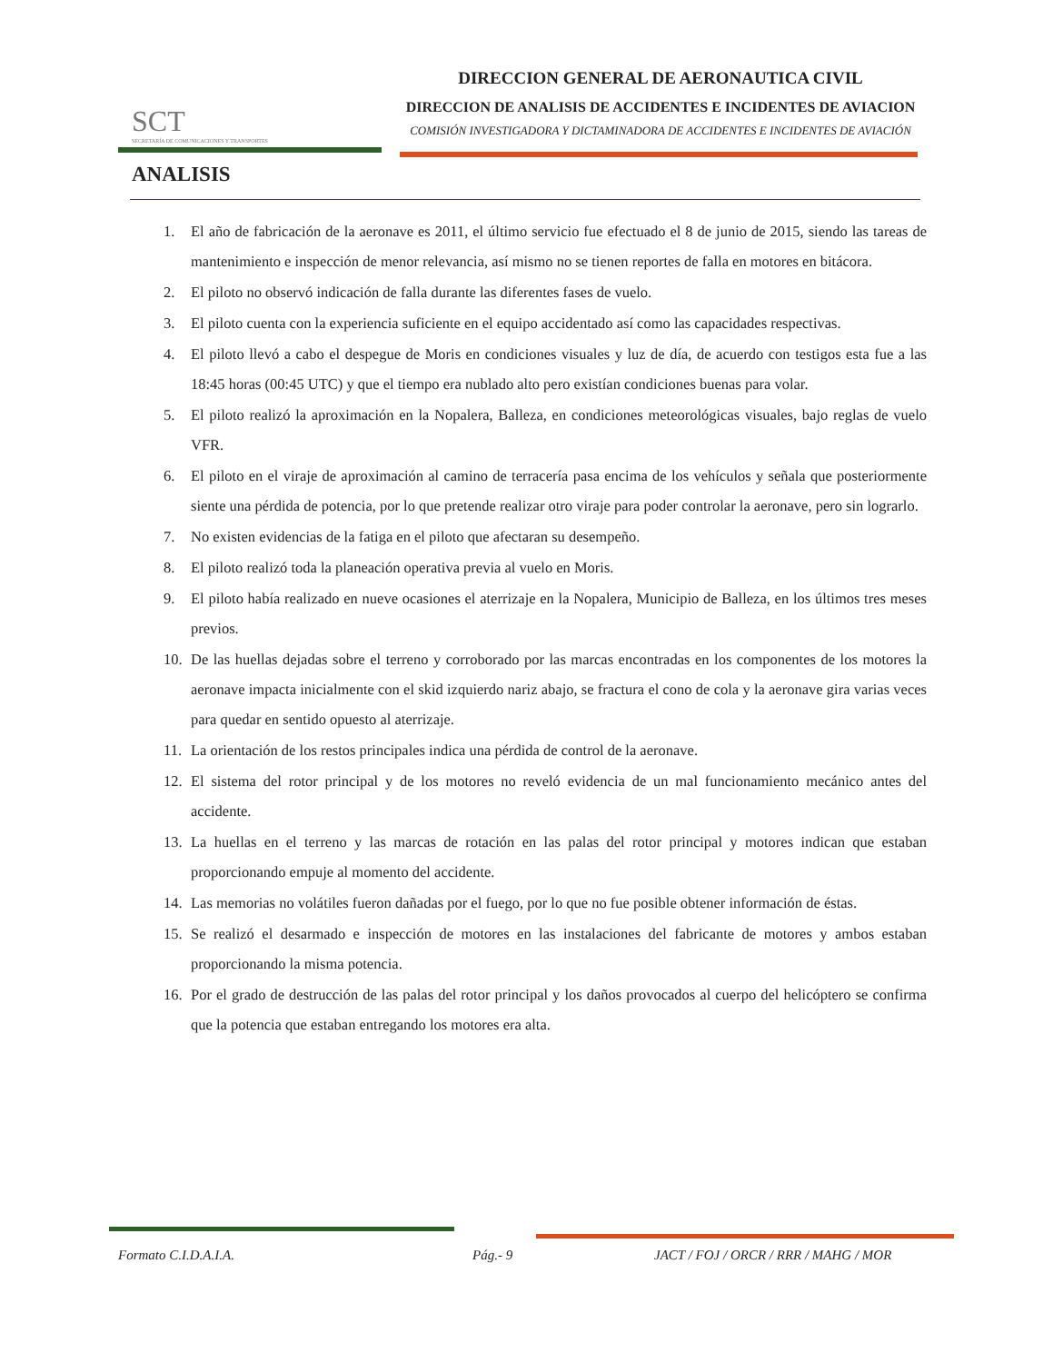SCT
SECRETARÍA DE COMUNICACIONES Y TRANSPORTES
DIRECCION GENERAL DE AERONAUTICA CIVIL
DIRECCION DE ANALISIS DE ACCIDENTES E INCIDENTES DE AVIACION
COMISIÓN INVESTIGADORA Y DICTAMINADORA DE ACCIDENTES E INCIDENTES DE AVIACIÓN
ANALISIS
1. El año de fabricación de la aeronave es 2011, el último servicio fue efectuado el 8 de junio de 2015, siendo las tareas de mantenimiento e inspección de menor relevancia, así mismo no se tienen reportes de falla en motores en bitácora.
2. El piloto no observó indicación de falla durante las diferentes fases de vuelo.
3. El piloto cuenta con la experiencia suficiente en el equipo accidentado así como las capacidades respectivas.
4. El piloto llevó a cabo el despegue de Moris en condiciones visuales y luz de día, de acuerdo con testigos esta fue a las 18:45 horas (00:45 UTC) y que el tiempo era nublado alto pero existían condiciones buenas para volar.
5. El piloto realizó la aproximación en la Nopalera, Balleza, en condiciones meteorológicas visuales, bajo reglas de vuelo VFR.
6. El piloto en el viraje de aproximación al camino de terracería pasa encima de los vehículos y señala que posteriormente siente una pérdida de potencia, por lo que pretende realizar otro viraje para poder controlar la aeronave, pero sin lograrlo.
7. No existen evidencias de la fatiga en el piloto que afectaran su desempeño.
8. El piloto realizó toda la planeación operativa previa al vuelo en Moris.
9. El piloto había realizado en nueve ocasiones el aterrizaje en la Nopalera, Municipio de Balleza, en los últimos tres meses previos.
10. De las huellas dejadas sobre el terreno y corroborado por las marcas encontradas en los componentes de los motores la aeronave impacta inicialmente con el skid izquierdo nariz abajo, se fractura el cono de cola y la aeronave gira varias veces para quedar en sentido opuesto al aterrizaje.
11. La orientación de los restos principales indica una pérdida de control de la aeronave.
12. El sistema del rotor principal y de los motores no reveló evidencia de un mal funcionamiento mecánico antes del accidente.
13. La huellas en el terreno y las marcas de rotación en las palas del rotor principal y motores indican que estaban proporcionando empuje al momento del accidente.
14. Las memorias no volátiles fueron dañadas por el fuego, por lo que no fue posible obtener información de éstas.
15. Se realizó el desarmado e inspección de motores en las instalaciones del fabricante de motores y ambos estaban proporcionando la misma potencia.
16. Por el grado de destrucción de las palas del rotor principal y los daños provocados al cuerpo del helicóptero se confirma que la potencia que estaban entregando los motores era alta.
Formato C.I.D.A.I.A. Pág.- 9 JACT / FOJ / ORCR / RRR / MAHG / MOR